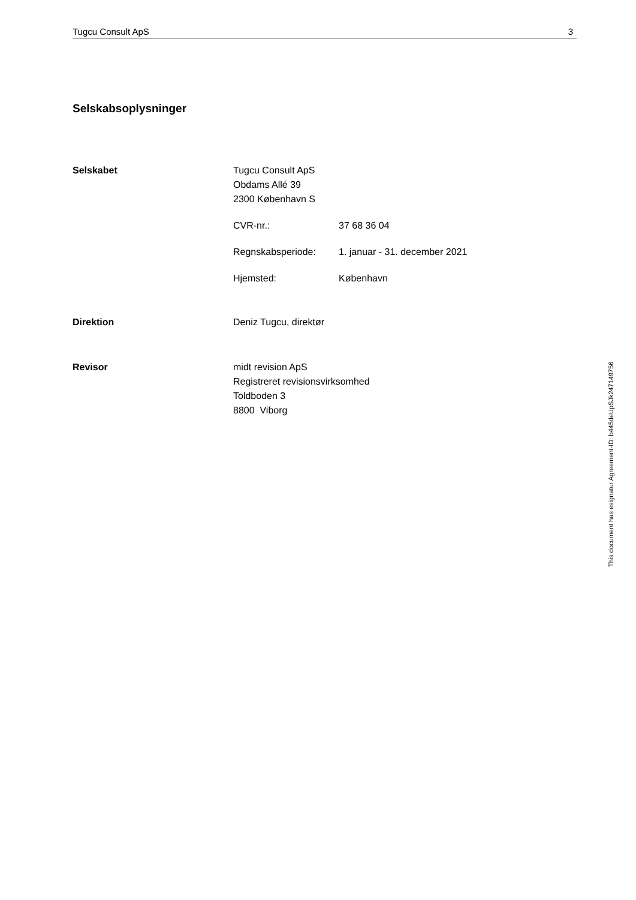Tugcu Consult ApS 3
Selskabsoplysninger
Selskabet Tugcu Consult ApS
Obdams Allé 39
2300 København S
CVR-nr.: 37 68 36 04
Regnskabsperiode: 1. januar - 31. december 2021
Hjemsted: København
Direktion Deniz Tugcu, direktør
Revisor midt revision ApS
Registreret revisionsvirksomhed
Toldboden 3
8800 Viborg
This document has esignatur Agreement-ID: b445deUpSJk247149756